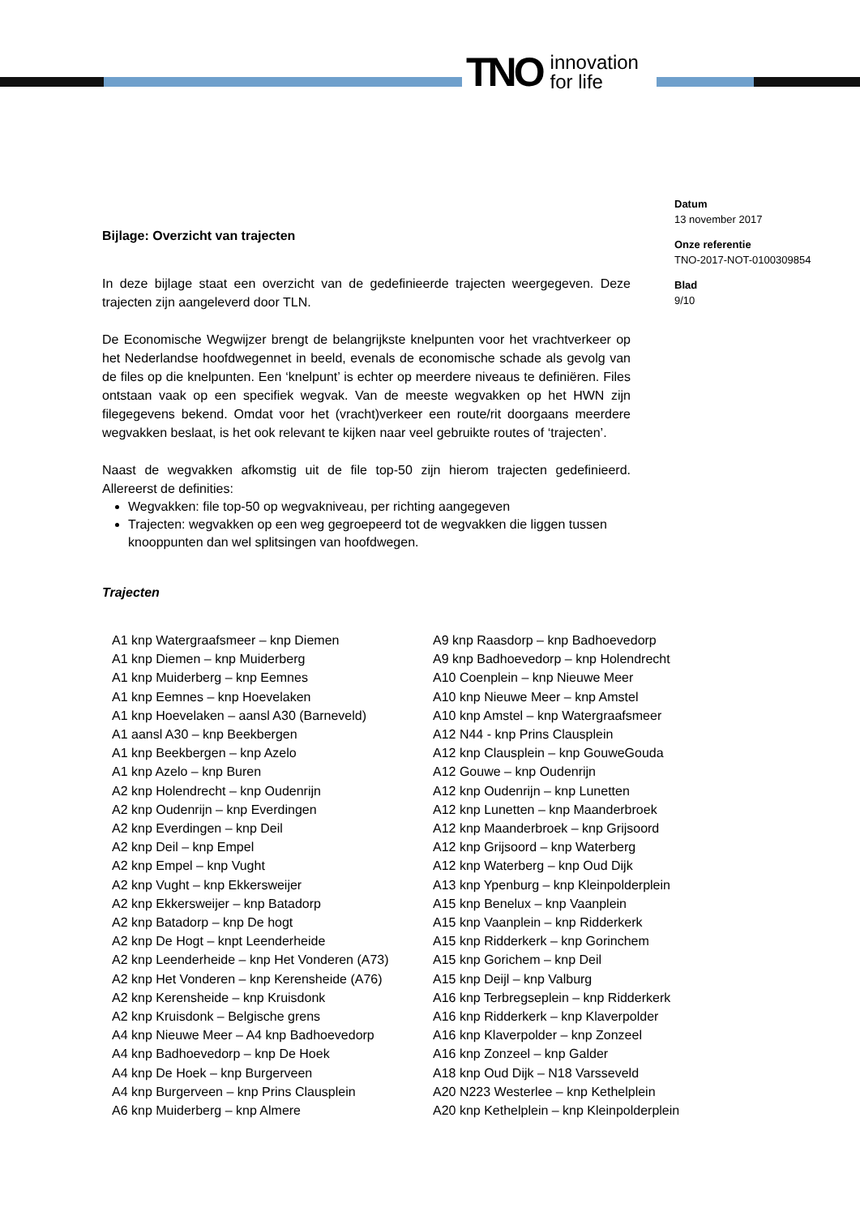TNO innovation
for life
Bijlage: Overzicht van trajecten
In deze bijlage staat een overzicht van de gedefinieerde trajecten weergegeven. Deze trajecten zijn aangeleverd door TLN.
De Economische Wegwijzer brengt de belangrijkste knelpunten voor het vrachtverkeer op het Nederlandse hoofdwegennet in beeld, evenals de economische schade als gevolg van de files op die knelpunten. Een ‘knelpunt’ is echter op meerdere niveaus te definiëren. Files ontstaan vaak op een specifiek wegvak. Van de meeste wegvakken op het HWN zijn filegegevens bekend. Omdat voor het (vracht)verkeer een route/rit doorgaans meerdere wegvakken beslaat, is het ook relevant te kijken naar veel gebruikte routes of ‘trajecten’.
Naast de wegvakken afkomstig uit de file top-50 zijn hierom trajecten gedefinieerd. Allereerst de definities:
Wegvakken: file top-50 op wegvakniveau, per richting aangegeven
Trajecten: wegvakken op een weg gegroepeerd tot de wegvakken die liggen tussen knooppunten dan wel splitsingen van hoofdwegen.
Trajecten
Datum
13 november 2017
Onze referentie
TNO-2017-NOT-0100309854
Blad
9/10
A1 knp Watergraafsmeer – knp Diemen
A1 knp Diemen – knp Muiderberg
A1 knp Muiderberg – knp Eemnes
A1 knp Eemnes – knp Hoevelaken
A1 knp Hoevelaken – aansl A30 (Barneveld)
A1 aansl A30 – knp Beekbergen
A1 knp Beekbergen – knp Azelo
A1 knp Azelo – knp Buren
A2 knp Holendrecht – knp Oudenrijn
A2 knp Oudenrijn – knp Everdingen
A2 knp Everdingen – knp Deil
A2 knp Deil – knp Empel
A2 knp Empel – knp Vught
A2 knp Vught – knp Ekkersweijer
A2 knp Ekkersweijer – knp Batadorp
A2 knp Batadorp – knp De hogt
A2 knp De Hogt – knpt Leenderheide
A2 knp Leenderheide – knp Het Vonderen (A73)
A2 knp Het Vonderen – knp Kerensheide (A76)
A2 knp Kerensheide – knp Kruisdonk
A2 knp Kruisdonk – Belgische grens
A4 knp Nieuwe Meer – A4 knp Badhoevedorp
A4 knp Badhoevedorp – knp De Hoek
A4 knp De Hoek – knp Burgerveen
A4 knp Burgerveen – knp Prins Clausplein
A6 knp Muiderberg – knp Almere
A9 knp Raasdorp – knp Badhoevedorp
A9 knp Badhoevedorp – knp Holendrecht
A10 Coenplein – knp Nieuwe Meer
A10 knp Nieuwe Meer – knp Amstel
A10 knp Amstel – knp Watergraafsmeer
A12 N44 - knp Prins Clausplein
A12 knp Clausplein – knp GouweGouda
A12 Gouwe – knp Oudenrijn
A12 knp Oudenrijn – knp Lunetten
A12 knp Lunetten – knp Maanderbroek
A12 knp Maanderbroek – knp Grijsoord
A12 knp Grijsoord – knp Waterberg
A12 knp Waterberg – knp Oud Dijk
A13 knp Ypenburg – knp Kleinpolderplein
A15 knp Benelux – knp Vaanplein
A15 knp Vaanplein – knp Ridderkerk
A15 knp Ridderkerk – knp Gorinchem
A15 knp Gorichem – knp Deil
A15 knp Deijl – knp Valburg
A16 knp Terbregseplein – knp Ridderkerk
A16 knp Ridderkerk – knp Klaverpolder
A16 knp Klaverpolder – knp Zonzeel
A16 knp Zonzeel – knp Galder
A18 knp Oud Dijk – N18 Varsseveld
A20 N223 Westerlee – knp Kethelplein
A20 knp Kethelplein – knp Kleinpolderplein